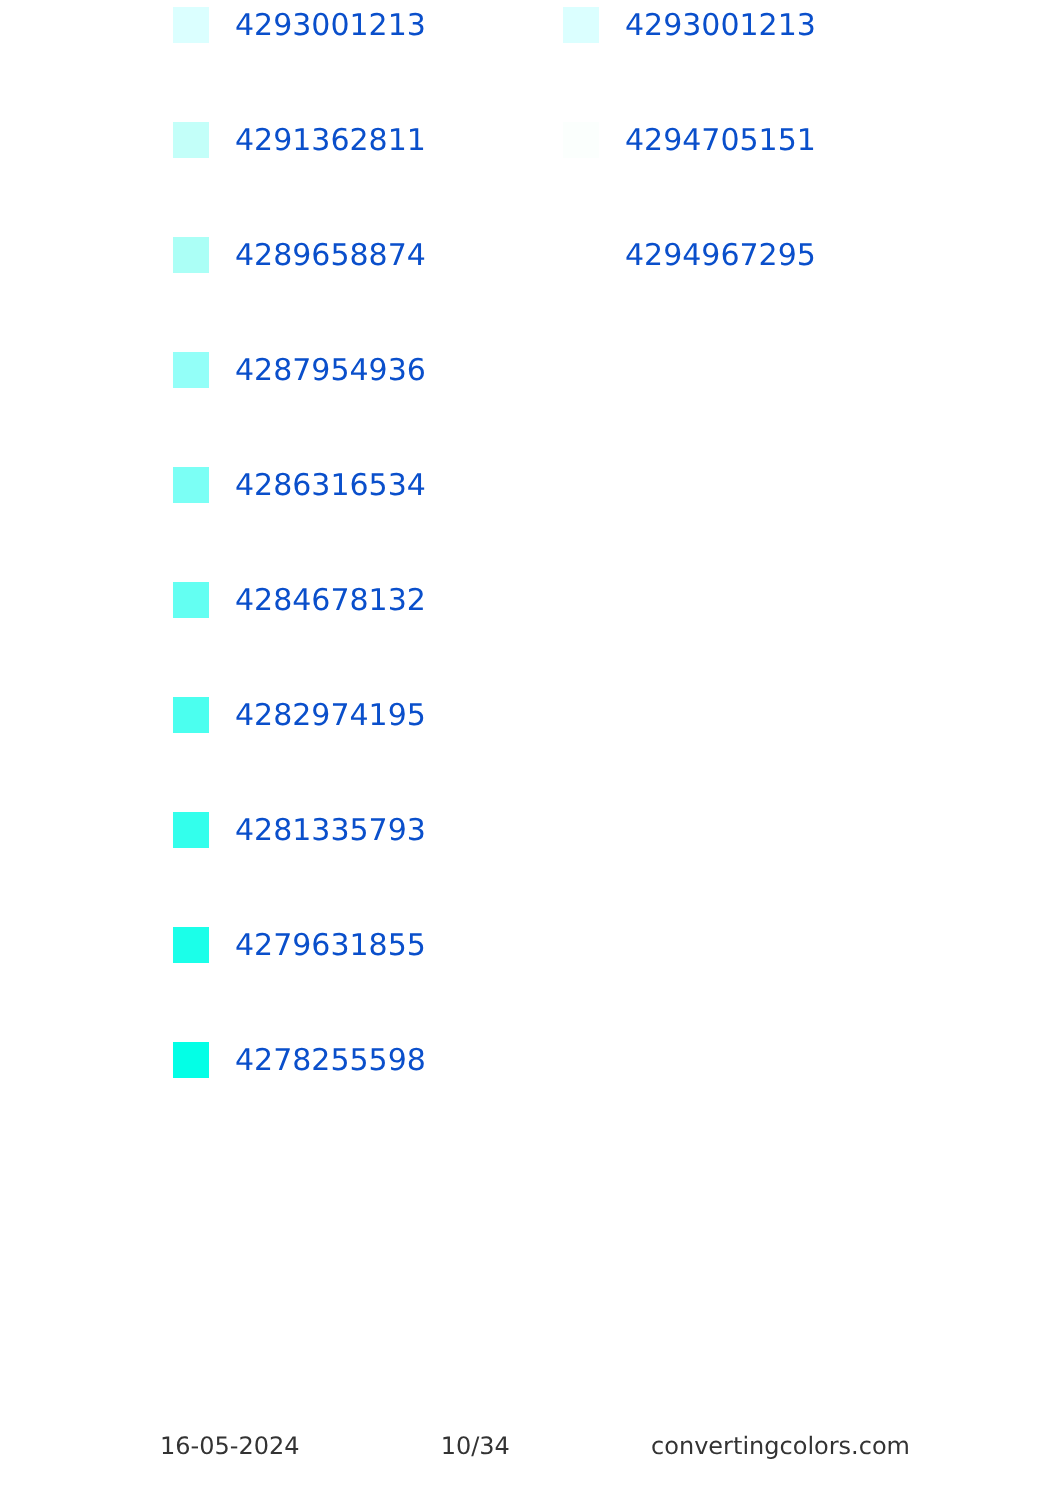4293001213
4291362811
4289658874
4287954936
4286316534
4284678132
4282974195
4281335793
4279631855
4278255598
4293001213
4294705151
4294967295
16-05-2024 10/34 convertingcolors.com